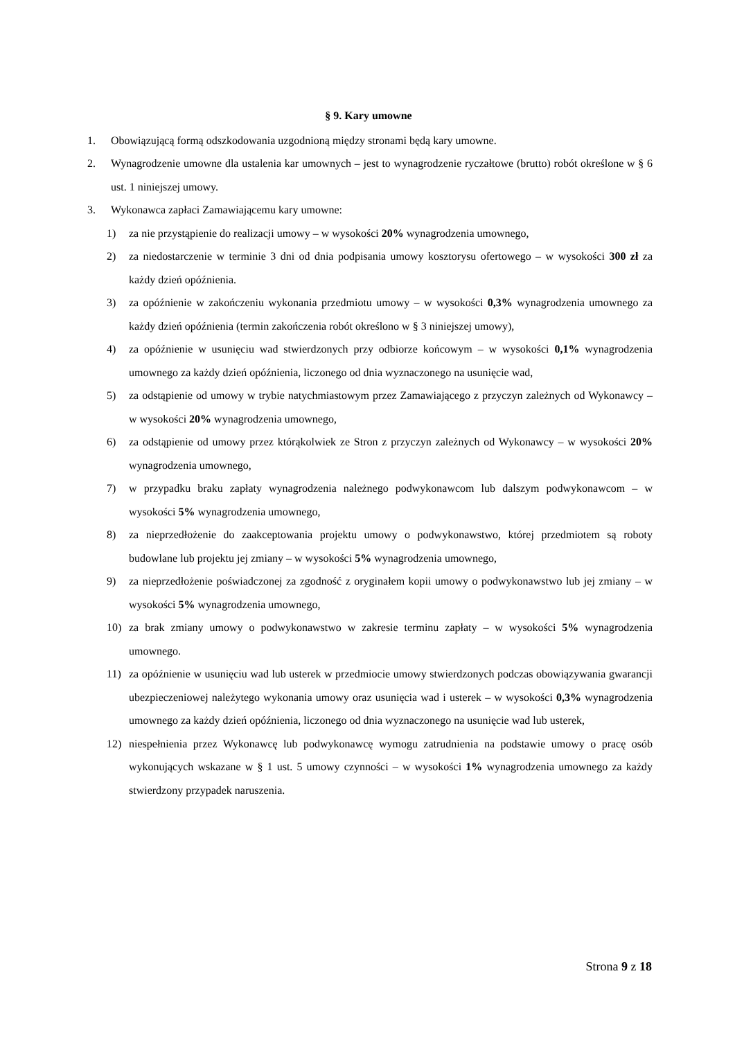§ 9. Kary umowne
1. Obowiązującą formą odszkodowania uzgodnioną między stronami będą kary umowne.
2. Wynagrodzenie umowne dla ustalenia kar umownych – jest to wynagrodzenie ryczałtowe (brutto) robót określone w § 6 ust. 1 niniejszej umowy.
3. Wykonawca zapłaci Zamawiającemu kary umowne:
1) za nie przystąpienie do realizacji umowy – w wysokości 20% wynagrodzenia umownego,
2) za niedostarczenie w terminie 3 dni od dnia podpisania umowy kosztorysu ofertowego – w wysokości 300 zł za każdy dzień opóźnienia.
3) za opóźnienie w zakończeniu wykonania przedmiotu umowy – w wysokości 0,3% wynagrodzenia umownego za każdy dzień opóźnienia (termin zakończenia robót określono w § 3 niniejszej umowy),
4) za opóźnienie w usunięciu wad stwierdzonych przy odbiorze końcowym – w wysokości 0,1% wynagrodzenia umownego za każdy dzień opóźnienia, liczonego od dnia wyznaczonego na usunięcie wad,
5) za odstąpienie od umowy w trybie natychmiastowym przez Zamawiającego z przyczyn zależnych od Wykonawcy – w wysokości 20% wynagrodzenia umownego,
6) za odstąpienie od umowy przez którąkolwiek ze Stron z przyczyn zależnych od Wykonawcy – w wysokości 20% wynagrodzenia umownego,
7) w przypadku braku zapłaty wynagrodzenia należnego podwykonawcom lub dalszym podwykonawcom – w wysokości 5% wynagrodzenia umownego,
8) za nieprzedłożenie do zaakceptowania projektu umowy o podwykonawstwo, której przedmiotem są roboty budowlane lub projektu jej zmiany – w wysokości 5% wynagrodzenia umownego,
9) za nieprzedłożenie poświadczonej za zgodność z oryginałem kopii umowy o podwykonawstwo lub jej zmiany – w wysokości 5% wynagrodzenia umownego,
10) za brak zmiany umowy o podwykonawstwo w zakresie terminu zapłaty – w wysokości 5% wynagrodzenia umownego.
11) za opóźnienie w usunięciu wad lub usterek w przedmiocie umowy stwierdzonych podczas obowiązywania gwarancji ubezpieczeniowej należytego wykonania umowy oraz usunięcia wad i usterek – w wysokości 0,3% wynagrodzenia umownego za każdy dzień opóźnienia, liczonego od dnia wyznaczonego na usunięcie wad lub usterek,
12) niespełnienia przez Wykonawcę lub podwykonawcę wymogu zatrudnienia na podstawie umowy o pracę osób wykonujących wskazane w § 1 ust. 5 umowy czynności – w wysokości 1% wynagrodzenia umownego za każdy stwierdzony przypadek naruszenia.
Strona 9 z 18